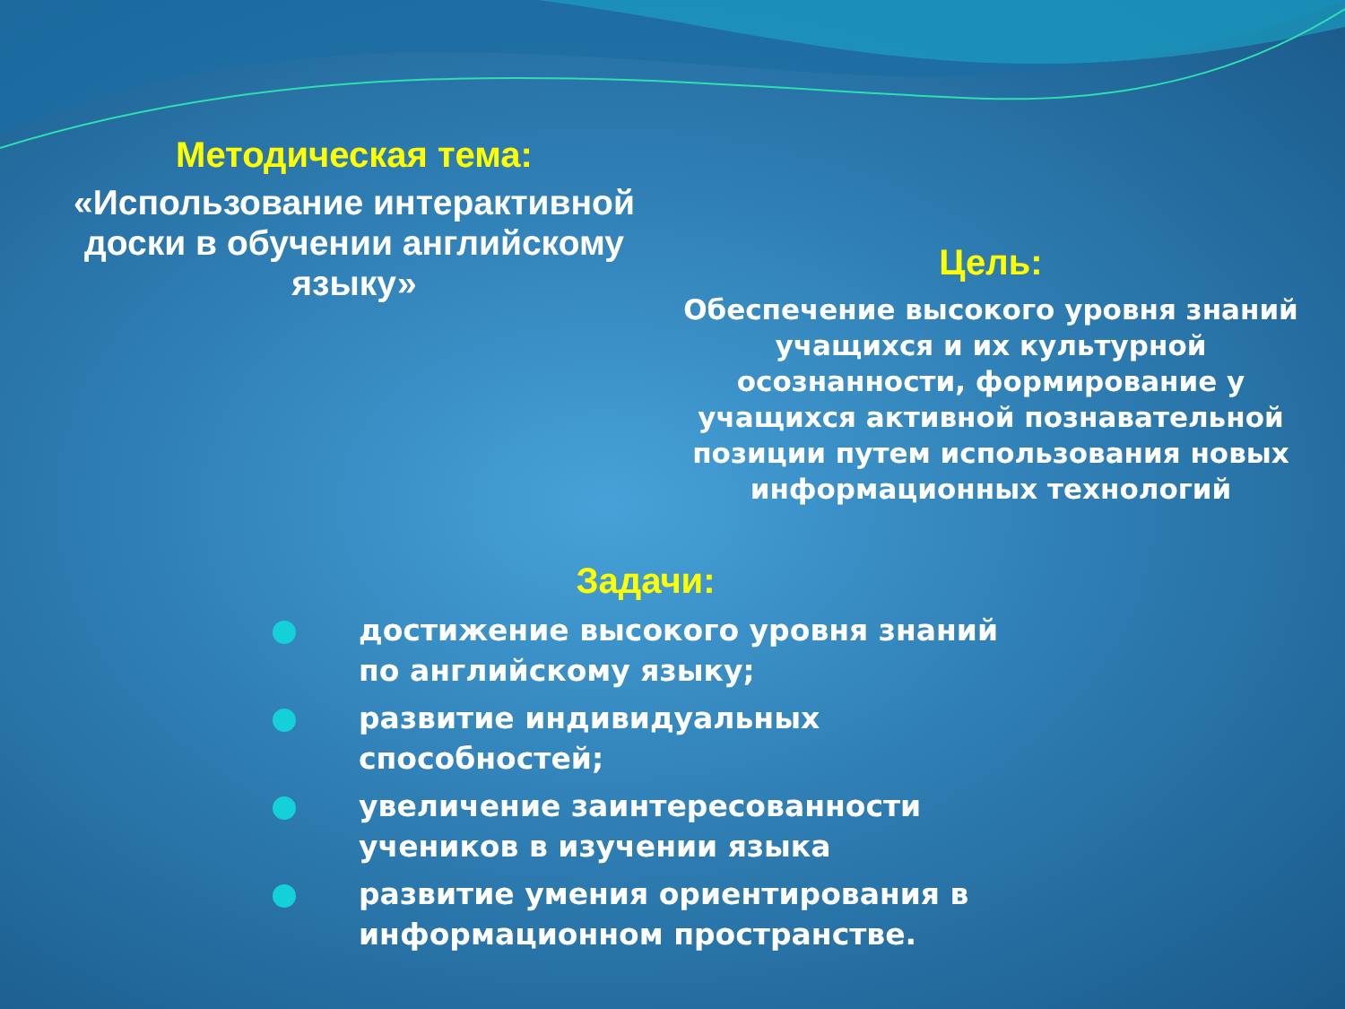Методическая тема:
«Использование интерактивной доски в обучении английскому языку»
Цель:
Обеспечение высокого уровня знаний учащихся и их культурной осознанности, формирование у учащихся активной познавательной позиции путем использования новых информационных технологий
Задачи:
достижение высокого уровня знаний по английскому языку;
развитие индивидуальных способностей;
увеличение заинтересованности учеников в изучении языка
развитие умения ориентирования в информационном пространстве.